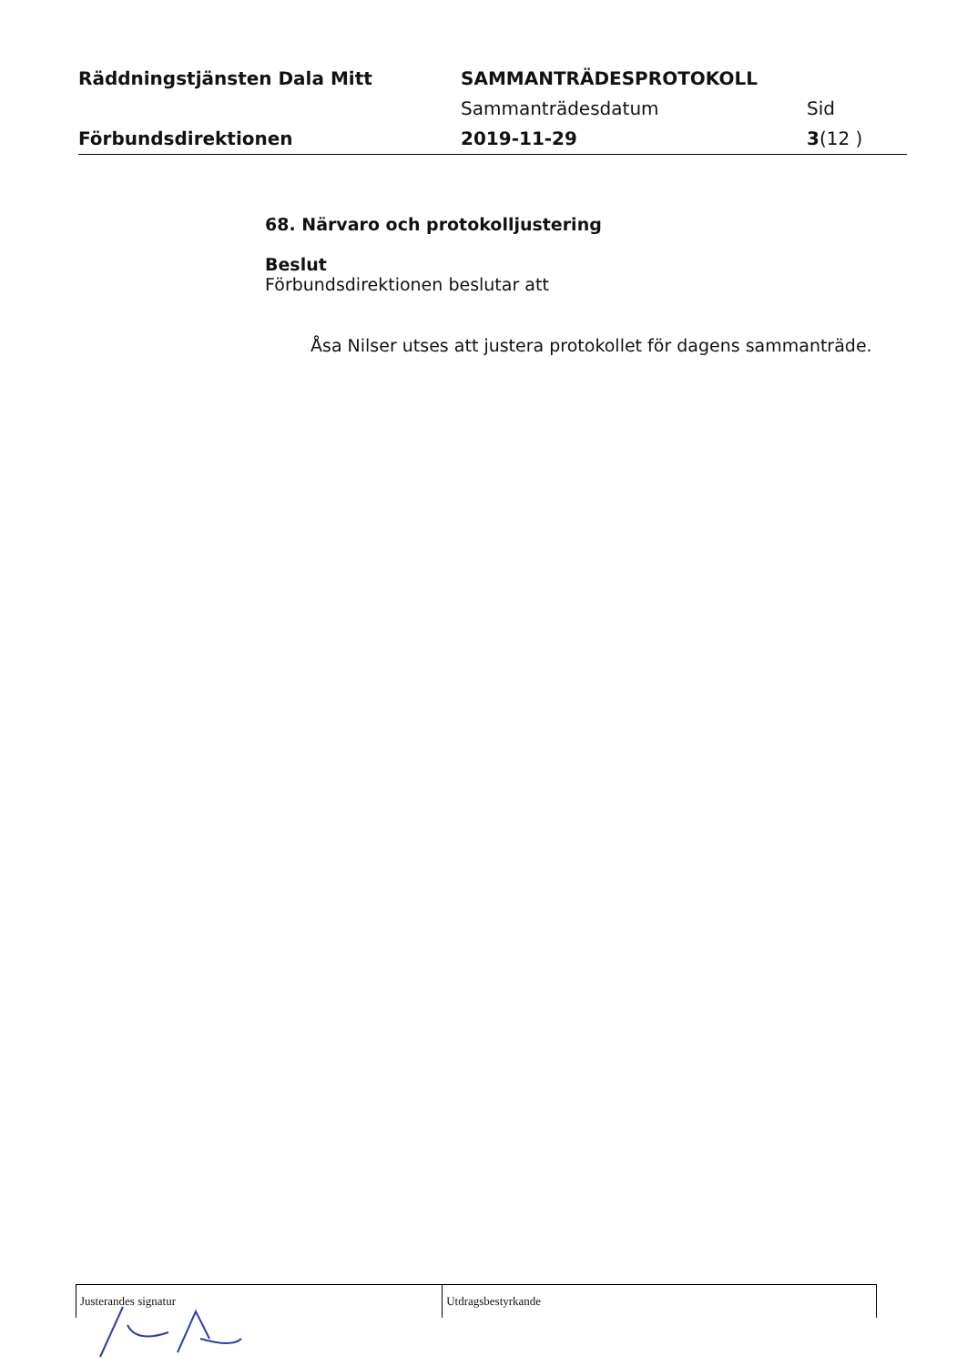Räddningstjänsten Dala Mitt
Förbundsdirektionen
SAMMANTRÄDESPROTOKOLL
Sammanträdesdatum
2019-11-29
Sid
3(12 )
68. Närvaro och protokolljustering
Beslut
Förbundsdirektionen beslutar att
Åsa Nilser utses att justera protokollet för dagens sammanträde.
Justerandes signatur Utdragsbestyrkande